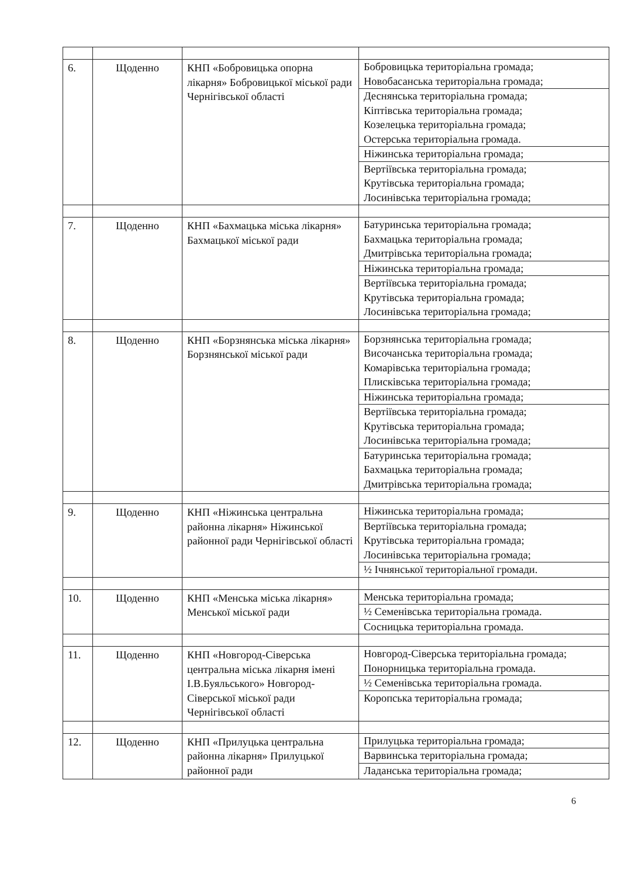| 6. | Щоденно | КНП «Бобровицька опорна лікарня» Бобровицької міської ради Чернігівської області | Бобровицька територіальна громада; Новобасанська територіальна громада; Деснянська територіальна громада; Кіптівська територіальна громада; Козелецька територіальна громада; Остерська територіальна громада. Ніжинська територіальна громада; Вертіївська територіальна громада; Крутівська територіальна громада; Лосинівська територіальна громада; |
| 7. | Щоденно | КНП «Бахмацька міська лікарня» Бахмацької міської ради | Батуринська територіальна громада; Бахмацька територіальна громада; Дмитрівська територіальна громада; Ніжинська територіальна громада; Вертіївська територіальна громада; Крутівська територіальна громада; Лосинівська територіальна громада; |
| 8. | Щоденно | КНП «Борзнянська міська лікарня» Борзнянської міської ради | Борзнянська територіальна громада; Височанська територіальна громада; Комарівська територіальна громада; Плисківська територіальна громада; Ніжинська територіальна громада; Вертіївська територіальна громада; Крутівська територіальна громада; Лосинівська територіальна громада; Батуринська територіальна громада; Бахмацька територіальна громада; Дмитрівська територіальна громада; |
| 9. | Щоденно | КНП «Ніжинська центральна районна лікарня» Ніжинської районної ради Чернігівської області | Ніжинська територіальна громада; Вертіївська територіальна громада; Крутівська територіальна громада; Лосинівська територіальна громада; ½ Ічнянської територіальної громади. |
| 10. | Щоденно | КНП «Менська міська лікарня» Менської міської ради | Менська територіальна громада; ½ Семенівська територіальна громада. Сосницька територіальна громада. |
| 11. | Щоденно | КНП «Новгород-Сіверська центральна міська лікарня імені І.В.Буяльського» Новгород-Сіверської міської ради Чернігівської області | Новгород-Сіверська територіальна громада; Понорницька територіальна громада. ½ Семенівська територіальна громада. Коропська територіальна громада; |
| 12. | Щоденно | КНП «Прилуцька центральна районна лікарня» Прилуцької районної ради | Прилуцька територіальна громада; Варвинська територіальна громада; Ладанська територіальна громада; |
6